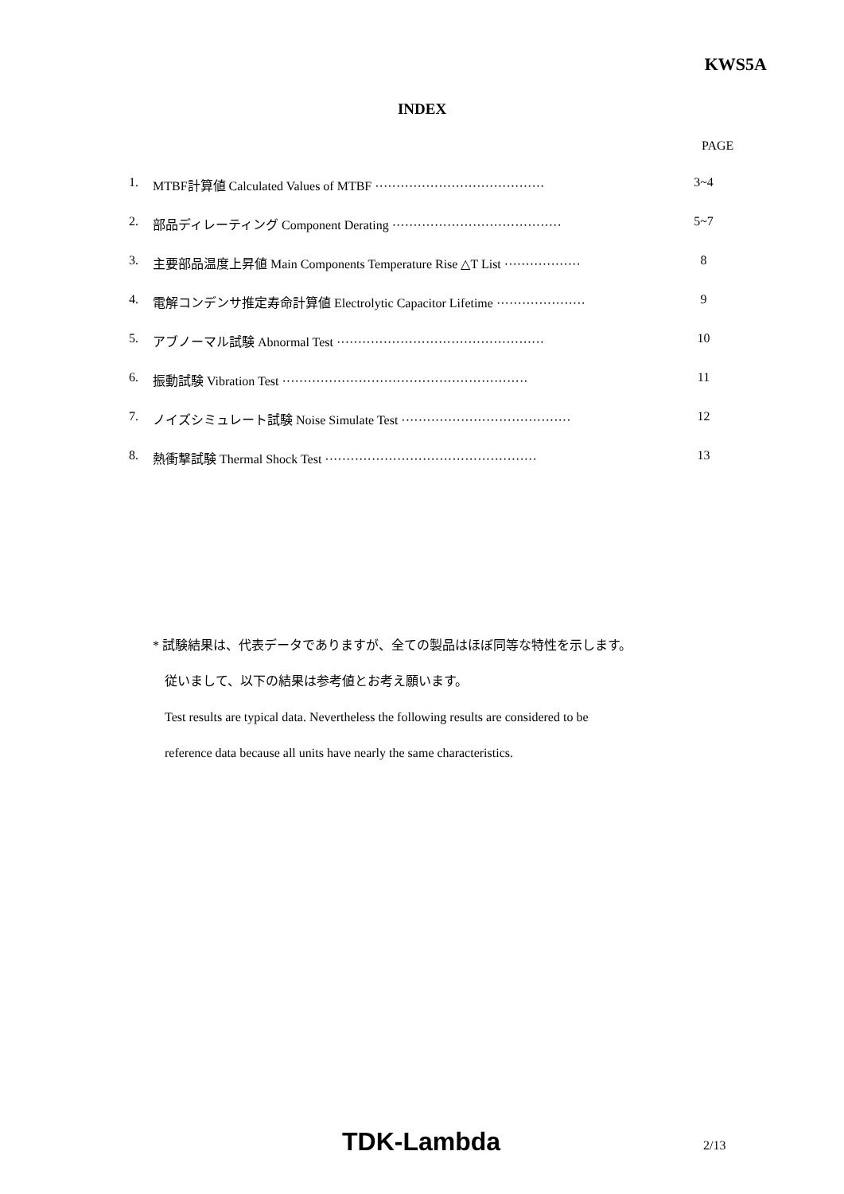KWS5A
INDEX
PAGE
1. MTBF計算値 Calculated Values of MTBF ········································ 3~4
2. 部品ディレーティング Component Derating ········································ 5~7
3. 主要部品温度上昇値 Main Components Temperature Rise △T List ·················· 8
4. 電解コンデンサ推定寿命計算値 Electrolytic Capacitor Lifetime ····················· 9
5. アブノーマル試験 Abnormal Test ················································· 10
6. 振動試験 Vibration Test ·························································· 11
7. ノイズシミュレート試験 Noise Simulate Test ········································ 12
8. 熱衝撃試験 Thermal Shock Test ·················································· 13
* 試験結果は、代表データでありますが、全ての製品はほぼ同等な特性を示します。
従いまして、以下の結果は参考値とお考え願います。
Test results are typical data. Nevertheless the following results are considered to be
reference data because all units have nearly the same characteristics.
TDK-Lambda 2/13